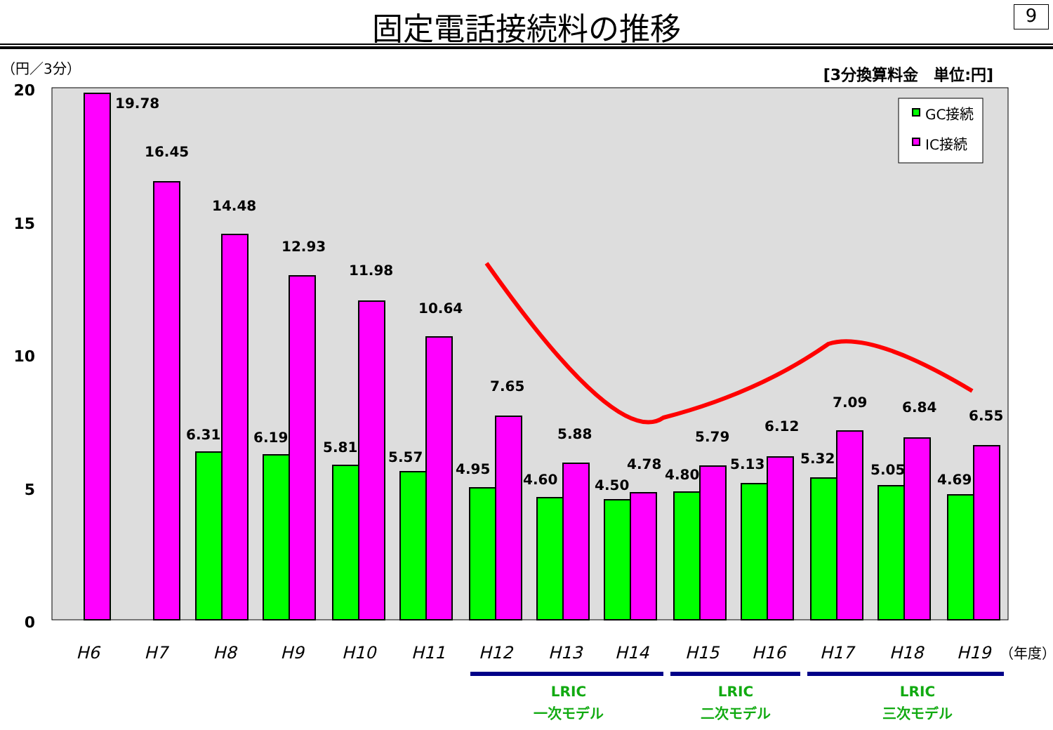固定電話接続料の推移
9
（円／3分）
[3分換算料金　単位:円]
20
15
10
5
0
19.78
16.45
6.31
14.48
6.19
12.93
5.81
11.98
5.57
10.64
4.95
7.65
4.60
5.88
4.50
4.78
4.80
5.79
5.13
6.12
5.32
7.09
5.05
6.84
4.69
6.55
GC接続
IC接続
H6
H7
H8
H9
H10
H11
H12
H13
H14
H15
H16
H17
H18
H19
（年度）
LRIC
一次モデル
LRIC
二次モデル
LRIC
三次モデル